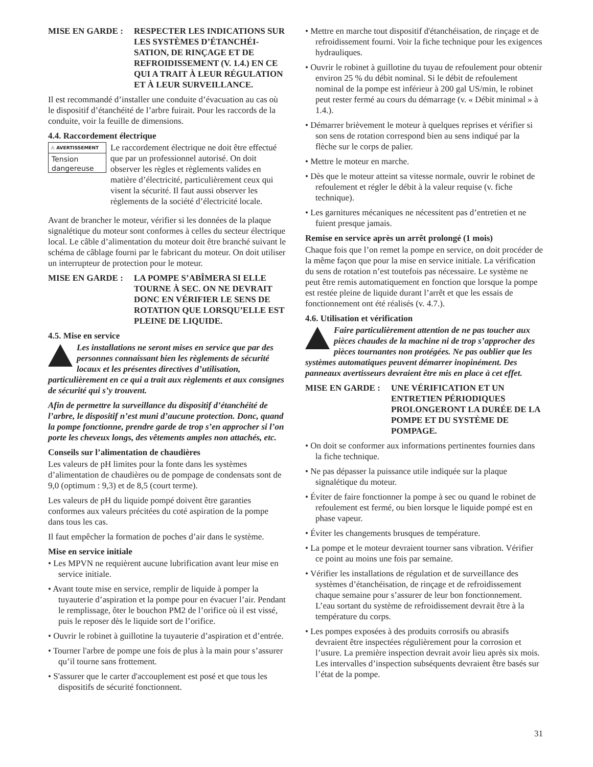MISE EN GARDE : RESPECTER LES INDICATIONS SUR LES SYSTÈMES D’ÉTANCHÉI-SATION, DE RINÇAGE ET DE REFROIDISSEMENT (V. 1.4.) EN CE QUI A TRAIT À LEUR RÉGULATION ET À LEUR SURVEILLANCE.
Il est recommandé d’installer une conduite d’évacuation au cas où le dispositif d’étanchéité de l’arbre fuirait. Pour les raccords de la conduite, voir la feuille de dimensions.
4.4. Raccordement électrique
⚠ AVERTISSEMENT
Tension dangereuse
Le raccordement électrique ne doit être effectué que par un professionnel autorisé. On doit observer les règles et règlements valides en matière d’électricité, particulièrement ceux qui visent la sécurité. Il faut aussi observer les règlements de la société d’électricité locale.
Avant de brancher le moteur, vérifier si les données de la plaque signalétique du moteur sont conformes à celles du secteur électrique local. Le câble d’alimentation du moteur doit être branché suivant le schéma de câblage fourni par le fabricant du moteur. On doit utiliser un interrupteur de protection pour le moteur.
MISE EN GARDE : LA POMPE S’ABÎMERA SI ELLE TOURNE À SEC. ON NE DEVRAIT DONC EN VÉRIFIER LE SENS DE ROTATION QUE LORSQU’ELLE EST PLEINE DE LIQUIDE.
4.5. Mise en service
Les installations ne seront mises en service que par des personnes connaissant bien les règlements de sécurité locaux et les présentes directives d’utilisation, particulièrement en ce qui a trait aux règlements et aux consignes de sécurité qui s’y trouvent.
Afin de permettre la surveillance du dispositif d’étanchéité de l’arbre, le dispositif n’est muni d’aucune protection. Donc, quand la pompe fonctionne, prendre garde de trop s’en approcher si l’on porte les cheveux longs, des vêtements amples non attachés, etc.
Conseils sur l’alimentation de chaudières
Les valeurs de pH limites pour la fonte dans les systèmes d’alimentation de chaudières ou de pompage de condensats sont de 9,0 (optimum : 9,3) et de 8,5 (court terme).
Les valeurs de pH du liquide pompé doivent être garanties conformes aux valeurs précitées du coté aspiration de la pompe dans tous les cas.
Il faut empêcher la formation de poches d’air dans le système.
Mise en service initiale
• Les MPVN ne requièrent aucune lubrification avant leur mise en service initiale.
• Avant toute mise en service, remplir de liquide à pomper la tuyauterie d’aspiration et la pompe pour en évacuer l’air. Pendant le remplissage, ôter le bouchon PM2 de l’orifice où il est vissé, puis le reposer dès le liquide sort de l’orifice.
• Ouvrir le robinet à guillotine la tuyauterie d’aspiration et d’entrée.
• Tourner l'arbre de pompe une fois de plus à la main pour s’assurer qu’il tourne sans frottement.
• S'assurer que le carter d'accouplement est posé et que tous les dispositifs de sécurité fonctionnent.
• Mettre en marche tout dispositif d'étanchéisation, de rinçage et de refroidissement fourni. Voir la fiche technique pour les exigences hydrauliques.
• Ouvrir le robinet à guillotine du tuyau de refoulement pour obtenir environ 25 % du débit nominal. Si le débit de refoulement nominal de la pompe est inférieur à 200 gal US/min, le robinet peut rester fermé au cours du démarrage (v. « Débit minimal » à 1.4.).
• Démarrer brièvement le moteur à quelques reprises et vérifier si son sens de rotation correspond bien au sens indiqué par la flèche sur le corps de palier.
• Mettre le moteur en marche.
• Dès que le moteur atteint sa vitesse normale, ouvrir le robinet de refoulement et régler le débit à la valeur requise (v. fiche technique).
• Les garnitures mécaniques ne nécessitent pas d’entretien et ne fuient presque jamais.
Remise en service après un arrêt prolongé (1 mois)
Chaque fois que l’on remet la pompe en service, on doit procéder de la même façon que pour la mise en service initiale. La vérification du sens de rotation n’est toutefois pas nécessaire. Le système ne peut être remis automatiquement en fonction que lorsque la pompe est restée pleine de liquide durant l’arrêt et que les essais de fonctionnement ont été réalisés (v. 4.7.).
4.6. Utilisation et vérification
Faire particulièrement attention de ne pas toucher aux pièces chaudes de la machine ni de trop s’approcher des pièces tournantes non protégées. Ne pas oublier que les systèmes automatiques peuvent démarrer inopinément. Des panneaux avertisseurs devraient être mis en place à cet effet.
MISE EN GARDE : UNE VÉRIFICATION ET UN ENTRETIEN PÉRIODIQUES PROLONGERONT LA DURÉE DE LA POMPE ET DU SYSTÈME DE POMPAGE.
• On doit se conformer aux informations pertinentes fournies dans la fiche technique.
• Ne pas dépasser la puissance utile indiquée sur la plaque signalétique du moteur.
• Éviter de faire fonctionner la pompe à sec ou quand le robinet de refoulement est fermé, ou bien lorsque le liquide pompé est en phase vapeur.
• Éviter les changements brusques de température.
• La pompe et le moteur devraient tourner sans vibration. Vérifier ce point au moins une fois par semaine.
• Vérifier les installations de régulation et de surveillance des systèmes d’étanchéisation, de rinçage et de refroidissement chaque semaine pour s’assurer de leur bon fonctionnement. L’eau sortant du système de refroidissement devrait être à la température du corps.
• Les pompes exposées à des produits corrosifs ou abrasifs devraient être inspectées régulièrement pour la corrosion et l’usure. La première inspection devrait avoir lieu après six mois. Les intervalles d’inspection subséquents devraient être basés sur l’état de la pompe.
31